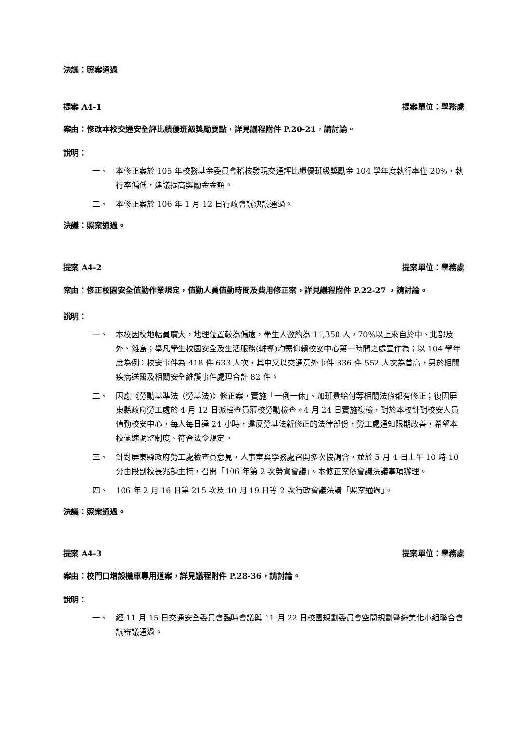決議：照案通過
提案 A4-1 提案單位：學務處
案由：修改本校交通安全評比績優班級獎勵要點，詳見議程附件 P.20-21，請討論。
說明：
一、 本修正案於 105 年校務基金委員會稽核發現交通評比績優班級獎勵金 104 學年度執行率僅 20%，執行率偏低，建議提高獎勵金金額。
二、 本修正案於 106 年 1 月 12 日行政會議決議通過。
決議：照案通過。
提案 A4-2 提案單位：學務處
案由： 修正校園安全值勤作業規定，值勤人員值勤時間及費用修正案，詳見議程附件 P.22-27 ，請討論。
說明：
一、 本校因校地幅員廣大，地理位置較為偏遠，學生人數約為 11,350 人，70%以上來自於中、北部及外、離島；舉凡學生校園安全及生活服務(輔導)均需仰賴校安中心第一時間之處置作為；以 104 學年度為例：校安事件為 418 件 633 人次，其中又以交通意外事件 336 件 552 人次為首高，另於相關疾病送醫及相關安全維護事件處理合計 82 件。
二、 因應《勞動基準法（勞基法)》修正案，實施「一例一休」、加班費給付等相關法條都有修正；復因屏東縣政府勞工處於 4 月 12 日派檢查員蒞校勞動檢查。4 月 24 日實施複檢，對於本校針對校安人員值勤校安中心，每人每日達 24 小時，違反勞基法新修正的法律部份，勞工處通知限期改善，希望本校儘速調整制度、符合法令規定。
三、 針對屏東縣政府勞工處檢查員意見，人事室與學務處召開多次協調會，並於 5 月 4 日上午 10 時 10 分由段副校長兆麟主持，召開「106 年第 2 次勞資會議」。本修正案依會議決議事項辦理。
四、 106 年 2 月 16 日第 215 次及 10 月 19 日等 2 次行政會議決議「照案通過」。
決議：照案通過。
提案 A4-3 提案單位：學務處
案由：校門口增設機車專用道案，詳見議程附件 P.28-36，請討論。
說明：
一、 經 11 月 15 日交通安全委員會臨時會議與 11 月 22 日校園規劃委員會空間規劃暨綠美化小組聯合會議審議通過。